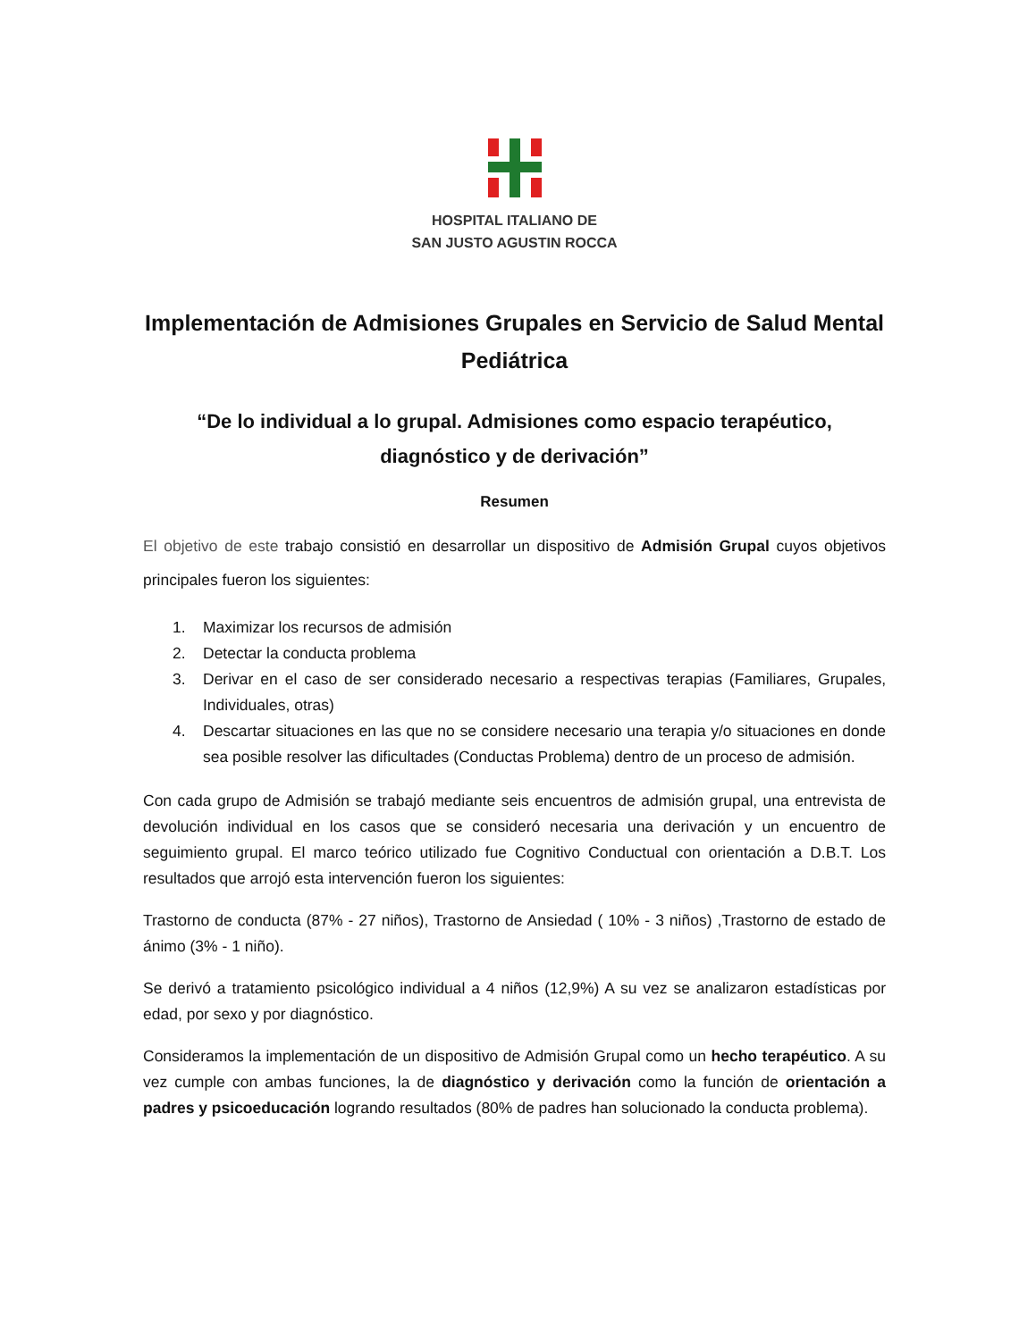HOSPITAL ITALIANO DE
SAN JUSTO AGUSTIN ROCCA
Implementación de Admisiones Grupales en Servicio de Salud Mental Pediátrica
“De lo individual a lo grupal. Admisiones como espacio terapéutico, diagnóstico y de derivación”
Resumen
El objetivo de este trabajo consistió en desarrollar un dispositivo de Admisión Grupal cuyos objetivos principales fueron los siguientes:
1. Maximizar los recursos de admisión
2. Detectar la conducta problema
3. Derivar en el caso de ser considerado necesario a respectivas terapias (Familiares, Grupales, Individuales, otras)
4. Descartar situaciones en las que no se considere necesario una terapia y/o situaciones en donde sea posible resolver las dificultades (Conductas Problema) dentro de un proceso de admisión.
Con cada grupo de Admisión se trabajó mediante seis encuentros de admisión grupal, una entrevista de devolución individual en los casos que se consideró necesaria una derivación y un encuentro de seguimiento grupal. El marco teórico utilizado fue Cognitivo Conductual con orientación a D.B.T. Los resultados que arrojó esta intervención fueron los siguientes:
Trastorno de conducta (87% - 27 niños), Trastorno de Ansiedad ( 10% - 3 niños) ,Trastorno de estado de ánimo (3% - 1 niño).
Se derivó a tratamiento psicológico individual a 4 niños (12,9%) A su vez se analizaron estadísticas por edad, por sexo y por diagnóstico.
Consideramos la implementación de un dispositivo de Admisión Grupal como un hecho terapéutico. A su vez cumple con ambas funciones, la de diagnóstico y derivación como la función de orientación a padres y psicoeducación logrando resultados (80% de padres han solucionado la conducta problema).